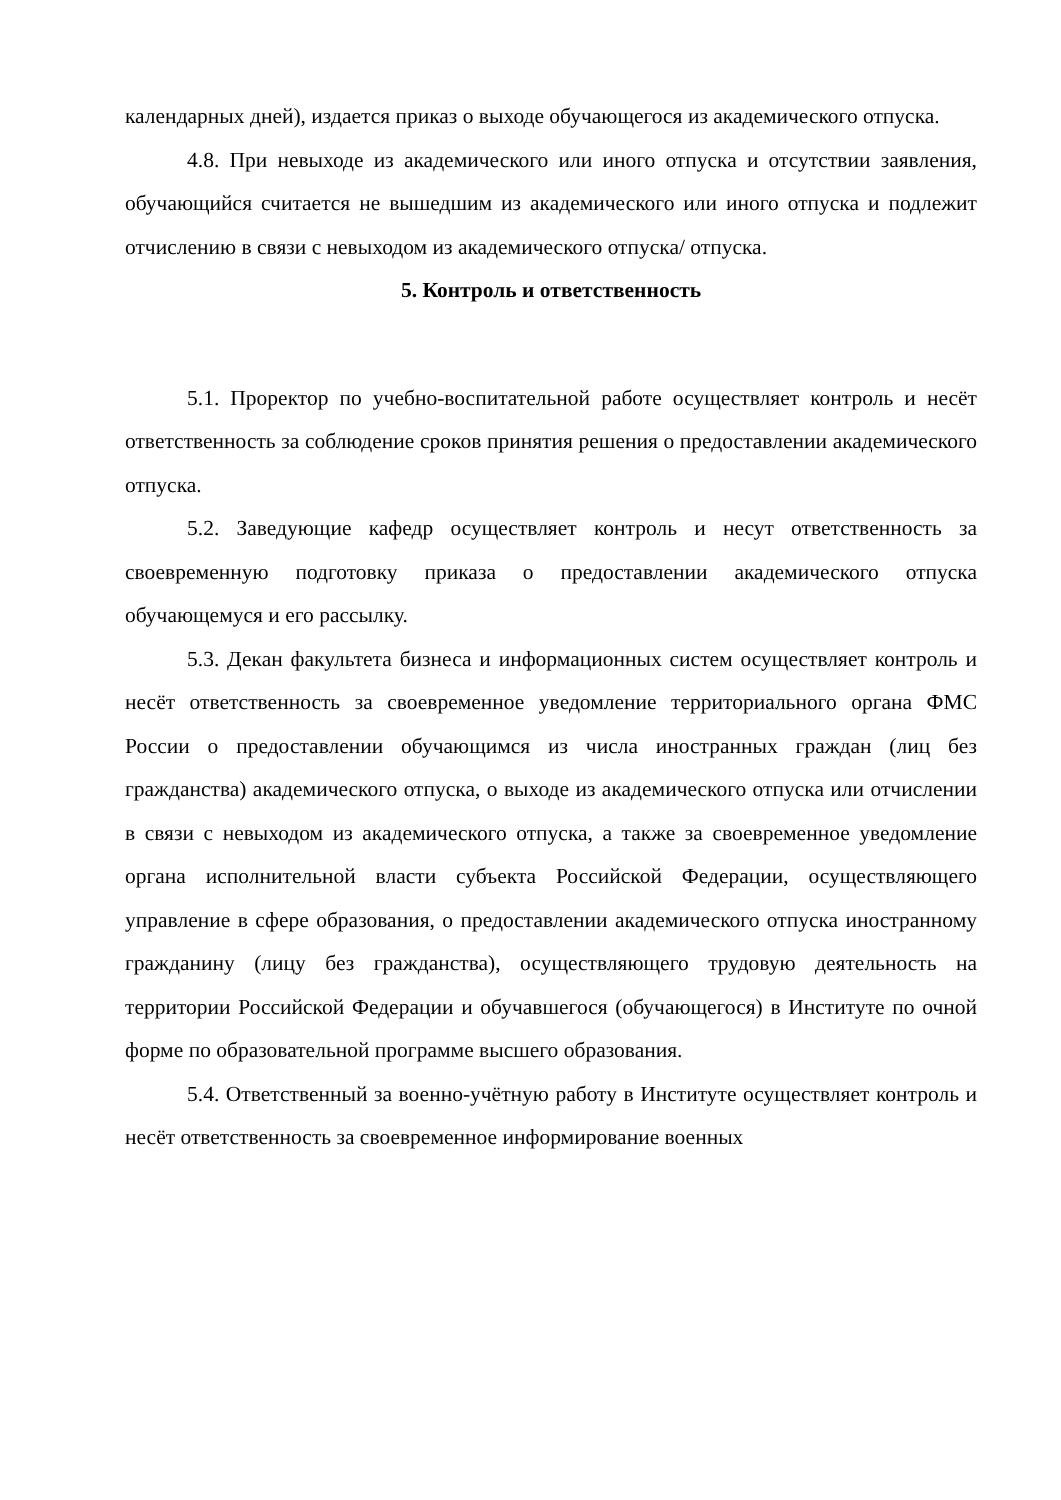календарных дней), издается приказ о выходе обучающегося из академического отпуска.
4.8. При невыходе из академического или иного отпуска и отсутствии заявления, обучающийся считается не вышедшим из академического или иного отпуска и подлежит отчислению в связи с невыходом из академического отпуска/ отпуска.
5. Контроль и ответственность
5.1. Проректор по учебно-воспитательной работе осуществляет контроль и несёт ответственность за соблюдение сроков принятия решения о предоставлении академического отпуска.
5.2. Заведующие кафедр осуществляет контроль и несут ответственность за своевременную подготовку приказа о предоставлении академического отпуска обучающемуся и его рассылку.
5.3. Декан факультета бизнеса и информационных систем осуществляет контроль и несёт ответственность за своевременное уведомление территориального органа ФМС России о предоставлении обучающимся из числа иностранных граждан (лиц без гражданства) академического отпуска, о выходе из академического отпуска или отчислении в связи с невыходом из академического отпуска, а также за своевременное уведомление органа исполнительной власти субъекта Российской Федерации, осуществляющего управление в сфере образования, о предоставлении академического отпуска иностранному гражданину (лицу без гражданства), осуществляющего трудовую деятельность на территории Российской Федерации и обучавшегося (обучающегося) в Институте по очной форме по образовательной программе высшего образования.
5.4. Ответственный за военно-учётную работу в Институте осуществляет контроль и несёт ответственность за своевременное информирование военных